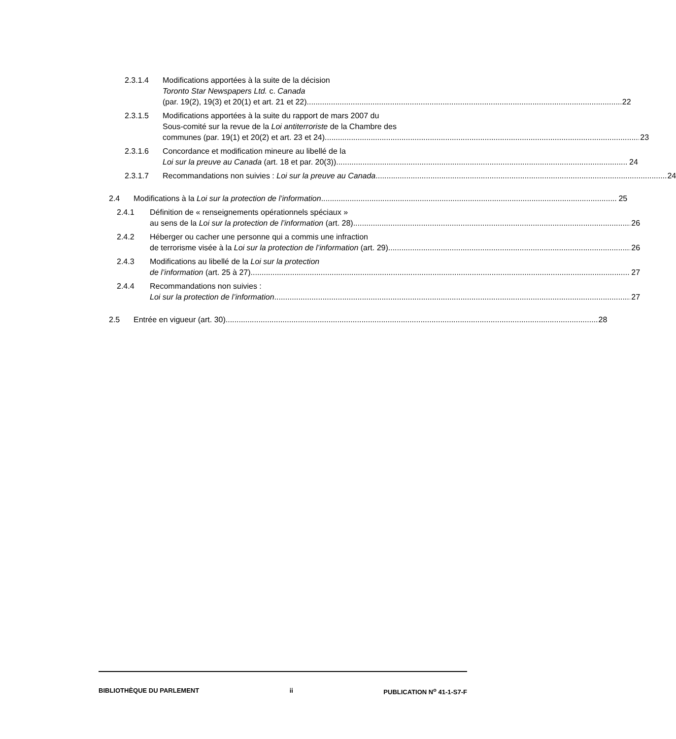2.3.1.4 Modifications apportées à la suite de la décision
Toronto Star Newspapers Ltd. c. Canada
(par. 19(2), 19(3) et 20(1) et art. 21 et 22) 22
2.3.1.5 Modifications apportées à la suite du rapport de mars 2007 du
Sous-comité sur la revue de la Loi antiterroriste de la Chambre des
communes (par. 19(1) et 20(2) et art. 23 et 24) 23
2.3.1.6 Concordance et modification mineure au libellé de la
Loi sur la preuve au Canada (art. 18 et par. 20(3)) 24
2.3.1.7 Recommandations non suivies : Loi sur la preuve au Canada 24
2.4 Modifications à la Loi sur la protection de l’information 25
2.4.1 Définition de « renseignements opérationnels spéciaux »
au sens de la Loi sur la protection de l’information (art. 28) 26
2.4.2 Héberger ou cacher une personne qui a commis une infraction
de terrorisme visée à la Loi sur la protection de l’information (art. 29) 26
2.4.3 Modifications au libellé de la Loi sur la protection
de l’information (art. 25 à 27) 27
2.4.4 Recommandations non suivies :
Loi sur la protection de l’information 27
2.5 Entrée en vigueur (art. 30) 28
BIBLIOTHÈQUE DU PARLEMENT ii PUBLICATION N<sup>o</sup> 41-1-S7-F